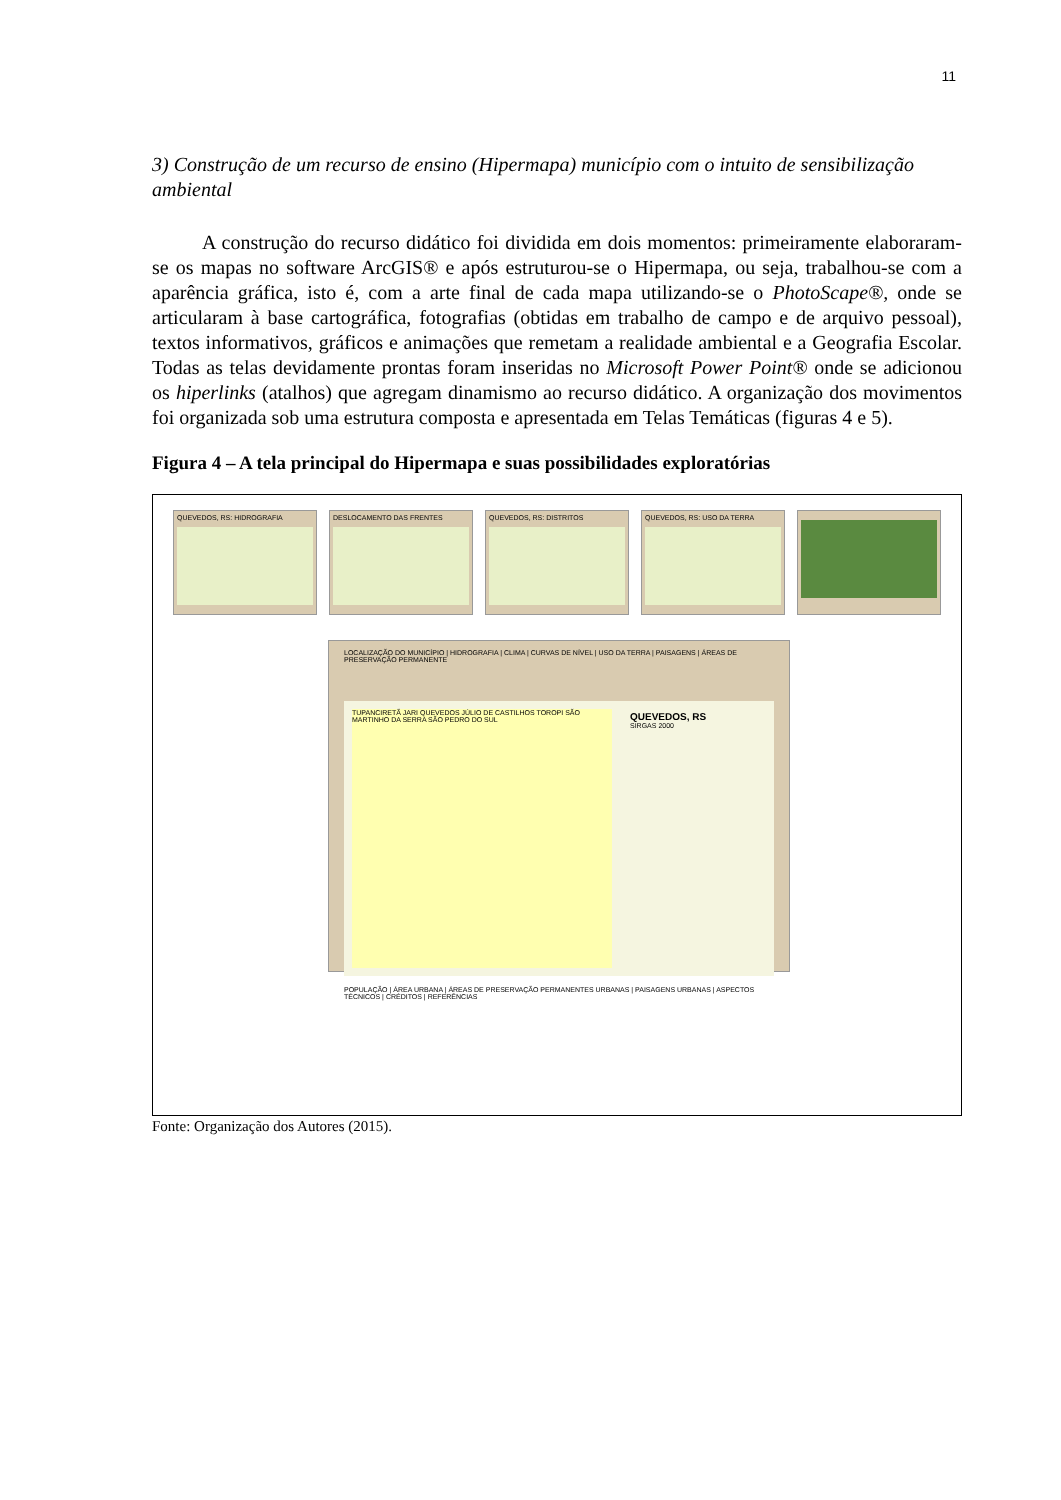11
3) Construção de um recurso de ensino (Hipermapa) município com o intuito de sensibilização ambiental
A construção do recurso didático foi dividida em dois momentos: primeiramente elaboraram-se os mapas no software ArcGIS® e após estruturou-se o Hipermapa, ou seja, trabalhou-se com a aparência gráfica, isto é, com a arte final de cada mapa utilizando-se o PhotoScape®, onde se articularam à base cartográfica, fotografias (obtidas em trabalho de campo e de arquivo pessoal), textos informativos, gráficos e animações que remetam a realidade ambiental e a Geografia Escolar. Todas as telas devidamente prontas foram inseridas no Microsoft Power Point® onde se adicionou os hiperlinks (atalhos) que agregam dinamismo ao recurso didático. A organização dos movimentos foi organizada sob uma estrutura composta e apresentada em Telas Temáticas (figuras 4 e 5).
Figura 4 – A tela principal do Hipermapa e suas possibilidades exploratórias
QUEVEDOS, RS: HIDROGRAFIA
DESLOCAMENTO DAS FRENTES
QUEVEDOS, RS: DISTRITOS
QUEVEDOS, RS: USO DA TERRA
LOCALIZAÇÃO DO MUNICÍPIO | HIDROGRAFIA | CLIMA | CURVAS DE NÍVEL | USO DA TERRA | PAISAGENS | ÁREAS DE PRESERVAÇÃO PERMANENTE
TUPANCIRETÃ JARI QUEVEDOS JÚLIO DE CASTILHOS TOROPI SÃO MARTINHO DA SERRA SÃO PEDRO DO SUL
QUEVEDOS, RS
SIRGAS 2000
POPULAÇÃO | ÁREA URBANA | ÁREAS DE PRESERVAÇÃO PERMANENTES URBANAS | PAISAGENS URBANAS | ASPECTOS TÉCNICOS | CRÉDITOS | REFERÊNCIAS
Fonte: Organização dos Autores (2015).